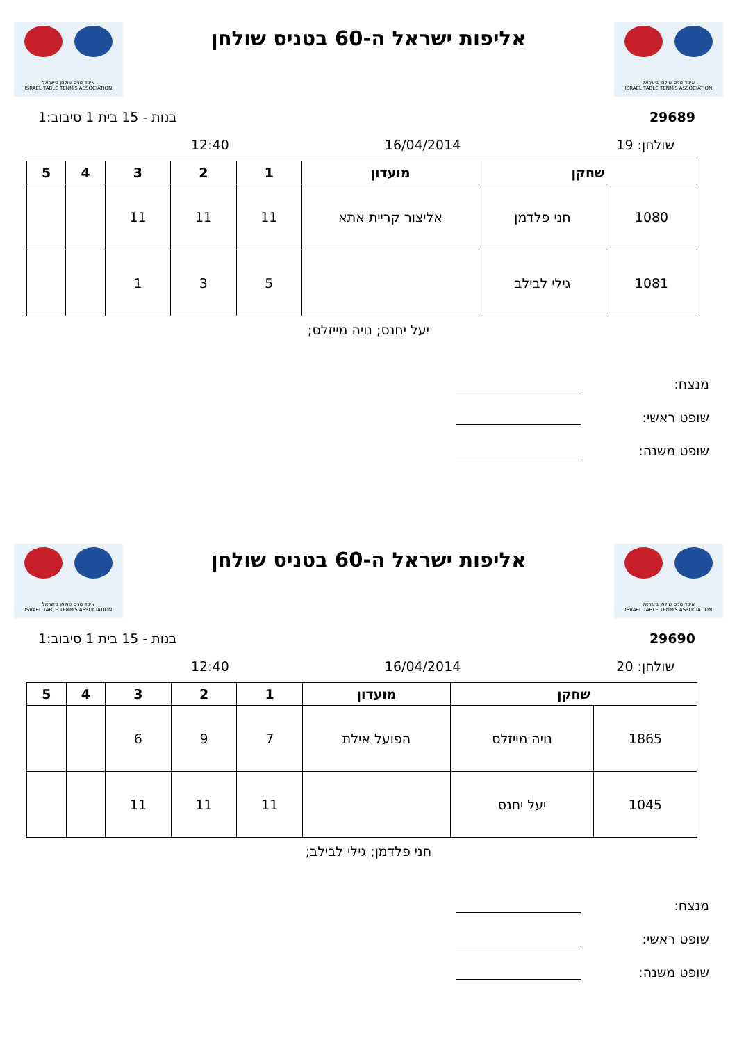איגוד טניס שולחן בישראל
ISRAEL TABLE TENNIS ASSOCIATION
אליפות ישראל ה-60 בטניס שולחן
איגוד טניס שולחן בישראל
ISRAEL TABLE TENNIS ASSOCIATION
29689 בנות - 15 בית 1 סיבוב:1
שולחן: 19 16/04/2014 12:40
| שחקן | | מועדון | 1 | 2 | 3 | 4 | 5 |
| --- | --- | --- | --- | --- | --- | --- | --- |
| 1080 | חני פלדמן | אליצור קריית אתא | 11 | 11 | 11 | | |
| 1081 | גילי לבילב | | 5 | 3 | 1 | | |
יעל יחנס; נויה מייזלס;
מנצח:
שופט ראשי:
שופט משנה:
איגוד טניס שולחן בישראל
ISRAEL TABLE TENNIS ASSOCIATION
אליפות ישראל ה-60 בטניס שולחן
איגוד טניס שולחן בישראל
ISRAEL TABLE TENNIS ASSOCIATION
29690 בנות - 15 בית 1 סיבוב:1
שולחן: 20 16/04/2014 12:40
| שחקן | | מועדון | 1 | 2 | 3 | 4 | 5 |
| --- | --- | --- | --- | --- | --- | --- | --- |
| 1865 | נויה מייזלס | הפועל אילת | 7 | 9 | 6 | | |
| 1045 | יעל יחנס | | 11 | 11 | 11 | | |
חני פלדמן; גילי לבילב;
מנצח:
שופט ראשי:
שופט משנה: